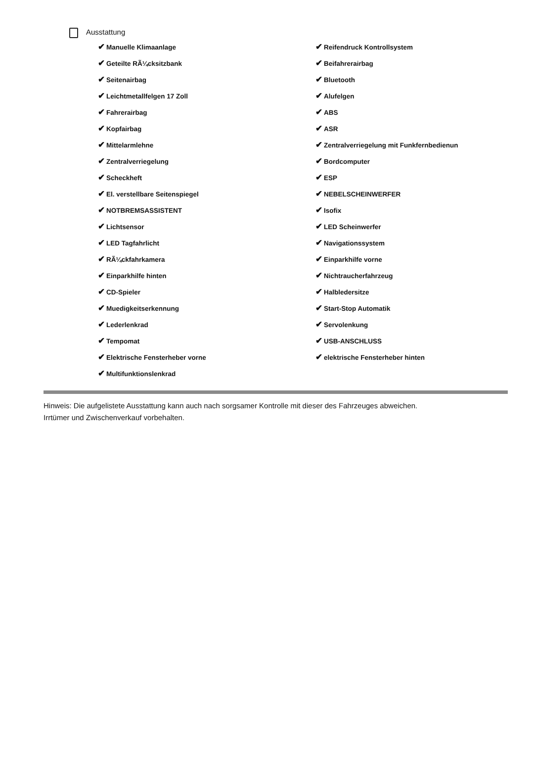Ausstattung
✔ Manuelle Klimaanlage
✔ Reifendruck Kontrollsystem
✔ Geteilte RÃ¼cksitzbank
✔ Beifahrerairbag
✔ Seitenairbag
✔ Bluetooth
✔ Leichtmetallfelgen 17 Zoll
✔ Alufelgen
✔ Fahrerairbag
✔ ABS
✔ Kopfairbag
✔ ASR
✔ Mittelarmlehne
✔ Zentralverriegelung mit Funkfernbedienun
✔ Zentralverriegelung
✔ Bordcomputer
✔ Scheckheft
✔ ESP
✔ El. verstellbare Seitenspiegel
✔ NEBELSCHEINWERFER
✔ NOTBREMSASSISTENT
✔ Isofix
✔ Lichtsensor
✔ LED Scheinwerfer
✔ LED Tagfahrlicht
✔ Navigationssystem
✔ RÃ¼ckfahrkamera
✔ Einparkhilfe vorne
✔ Einparkhilfe hinten
✔ Nichtraucherfahrzeug
✔ CD-Spieler
✔ Halbledersitze
✔ Muedigkeitserkennung
✔ Start-Stop Automatik
✔ Lederlenkrad
✔ Servolenkung
✔ Tempomat
✔ USB-ANSCHLUSS
✔ Elektrische Fensterheber vorne
✔ elektrische Fensterheber hinten
✔ Multifunktionslenkrad
Hinweis: Die aufgelistete Ausstattung kann auch nach sorgsamer Kontrolle mit dieser des Fahrzeuges abweichen. Irrtümer und Zwischenverkauf vorbehalten.